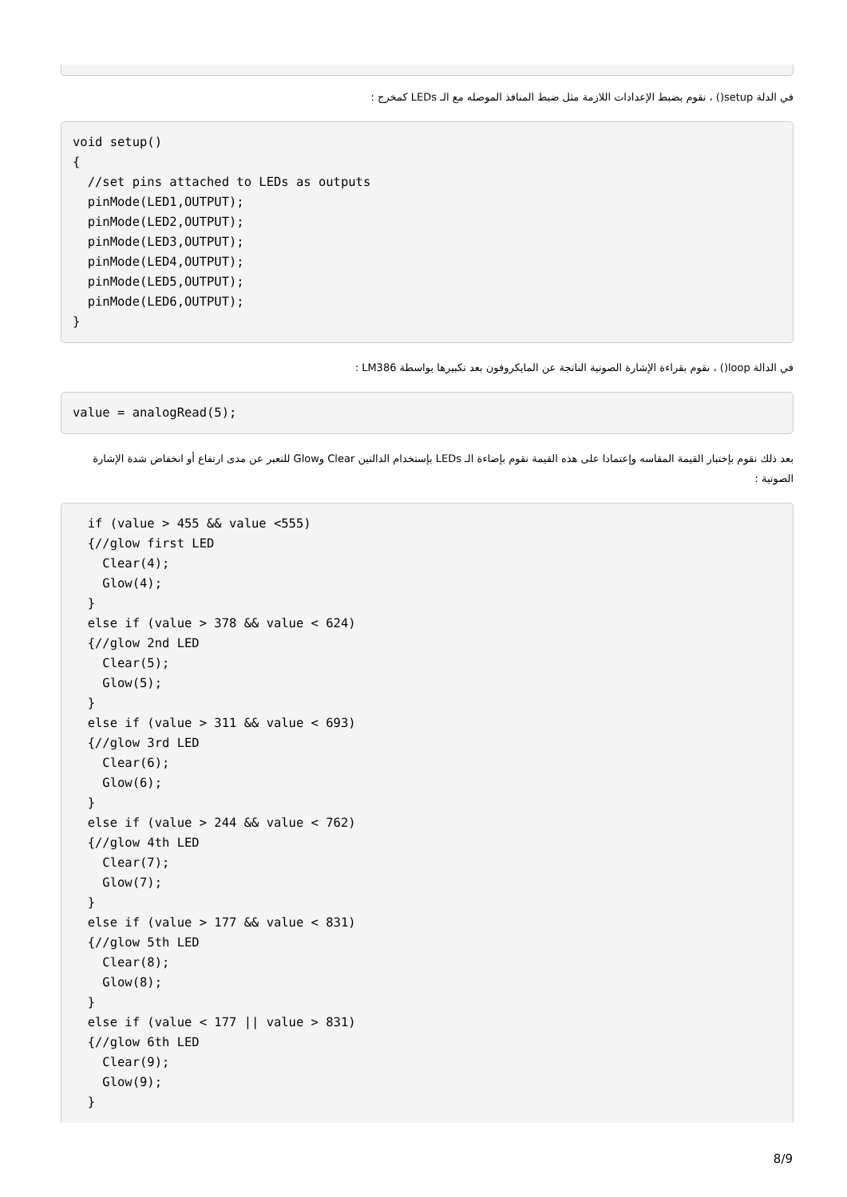في الدلة setup() ، نقوم بضبط الإعدادات اللازمة مثل ضبط المنافذ الموصله مع الـ LEDs كمخرج :
void setup()
{
  //set pins attached to LEDs as outputs
  pinMode(LED1,OUTPUT);
  pinMode(LED2,OUTPUT);
  pinMode(LED3,OUTPUT);
  pinMode(LED4,OUTPUT);
  pinMode(LED5,OUTPUT);
  pinMode(LED6,OUTPUT);
}
في الدالة loop() ، نقوم بقراءة الإشارة الصوتية الناتجة عن المايكروفون بعد تكبيرها بواسطة LM386 :
value = analogRead(5);
بعد ذلك نقوم بإختبار القيمة المقاسه وإعتمادا على هذه القيمة نقوم بإضاءة الـ LEDs بإستخدام الدالتين Clear وGlow للتعبر عن مدى ارتفاع أو انخفاض شدة الإشارة الصوتية :
  if (value > 455 && value <555)
  {//glow first LED
    Clear(4);
    Glow(4);
  }
  else if (value > 378 && value < 624)
  {//glow 2nd LED
    Clear(5);
    Glow(5);
  }
  else if (value > 311 && value < 693)
  {//glow 3rd LED
    Clear(6);
    Glow(6);
  }
  else if (value > 244 && value < 762)
  {//glow 4th LED
    Clear(7);
    Glow(7);
  }
  else if (value > 177 && value < 831)
  {//glow 5th LED
    Clear(8);
    Glow(8);
  }
  else if (value < 177 || value > 831)
  {//glow 6th LED
    Clear(9);
    Glow(9);
  }
8/9